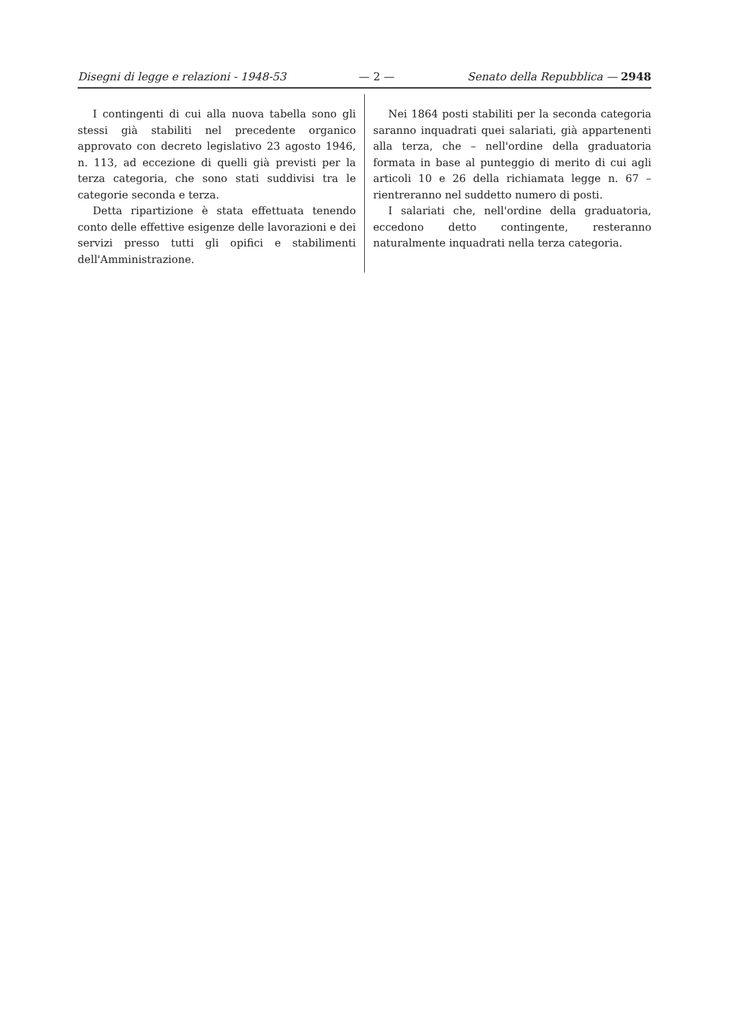Disegni di legge e relazioni - 1948-53 — 2 — Senato della Repubblica — 2948
I contingenti di cui alla nuova tabella sono gli stessi già stabiliti nel precedente organico approvato con decreto legislativo 23 agosto 1946, n. 113, ad eccezione di quelli già previsti per la terza categoria, che sono stati suddivisi tra le categorie seconda e terza.
Detta ripartizione è stata effettuata tenendo conto delle effettive esigenze delle lavorazioni e dei servizi presso tutti gli opifici e stabilimenti dell'Amministrazione.
Nei 1864 posti stabiliti per la seconda categoria saranno inquadrati quei salariati, già appartenenti alla terza, che – nell'ordine della graduatoria formata in base al punteggio di merito di cui agli articoli 10 e 26 della richiamata legge n. 67 – rientreranno nel suddetto numero di posti.
I salariati che, nell'ordine della graduatoria, eccedono detto contingente, resteranno naturalmente inquadrati nella terza categoria.